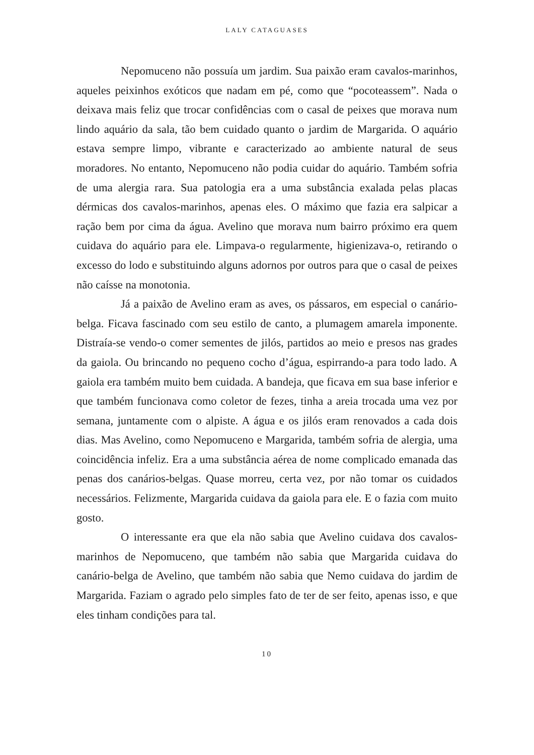LALY CATAGUASES
Nepomuceno não possuía um jardim. Sua paixão eram cavalos-marinhos, aqueles peixinhos exóticos que nadam em pé, como que “pocoteassem”. Nada o deixava mais feliz que trocar confidências com o casal de peixes que morava num lindo aquário da sala, tão bem cuidado quanto o jardim de Margarida. O aquário estava sempre limpo, vibrante e caracterizado ao ambiente natural de seus moradores. No entanto, Nepomuceno não podia cuidar do aquário. Também sofria de uma alergia rara. Sua patologia era a uma substância exalada pelas placas dérmicas dos cavalos-marinhos, apenas eles. O máximo que fazia era salpicar a ração bem por cima da água. Avelino que morava num bairro próximo era quem cuidava do aquário para ele. Limpava-o regularmente, higienizava-o, retirando o excesso do lodo e substituindo alguns adornos por outros para que o casal de peixes não caísse na monotonia.
Já a paixão de Avelino eram as aves, os pássaros, em especial o canário-belga. Ficava fascinado com seu estilo de canto, a plumagem amarela imponente. Distraía-se vendo-o comer sementes de jilós, partidos ao meio e presos nas grades da gaiola. Ou brincando no pequeno cocho d’água, espirrando-a para todo lado. A gaiola era também muito bem cuidada. A bandeja, que ficava em sua base inferior e que também funcionava como coletor de fezes, tinha a areia trocada uma vez por semana, juntamente com o alpiste. A água e os jilós eram renovados a cada dois dias. Mas Avelino, como Nepomuceno e Margarida, também sofria de alergia, uma coincidência infeliz. Era a uma substância aérea de nome complicado emanada das penas dos canários-belgas. Quase morreu, certa vez, por não tomar os cuidados necessários. Felizmente, Margarida cuidava da gaiola para ele. E o fazia com muito gosto.
O interessante era que ela não sabia que Avelino cuidava dos cavalos-marinhos de Nepomuceno, que também não sabia que Margarida cuidava do canário-belga de Avelino, que também não sabia que Nemo cuidava do jardim de Margarida. Faziam o agrado pelo simples fato de ter de ser feito, apenas isso, e que eles tinham condições para tal.
10